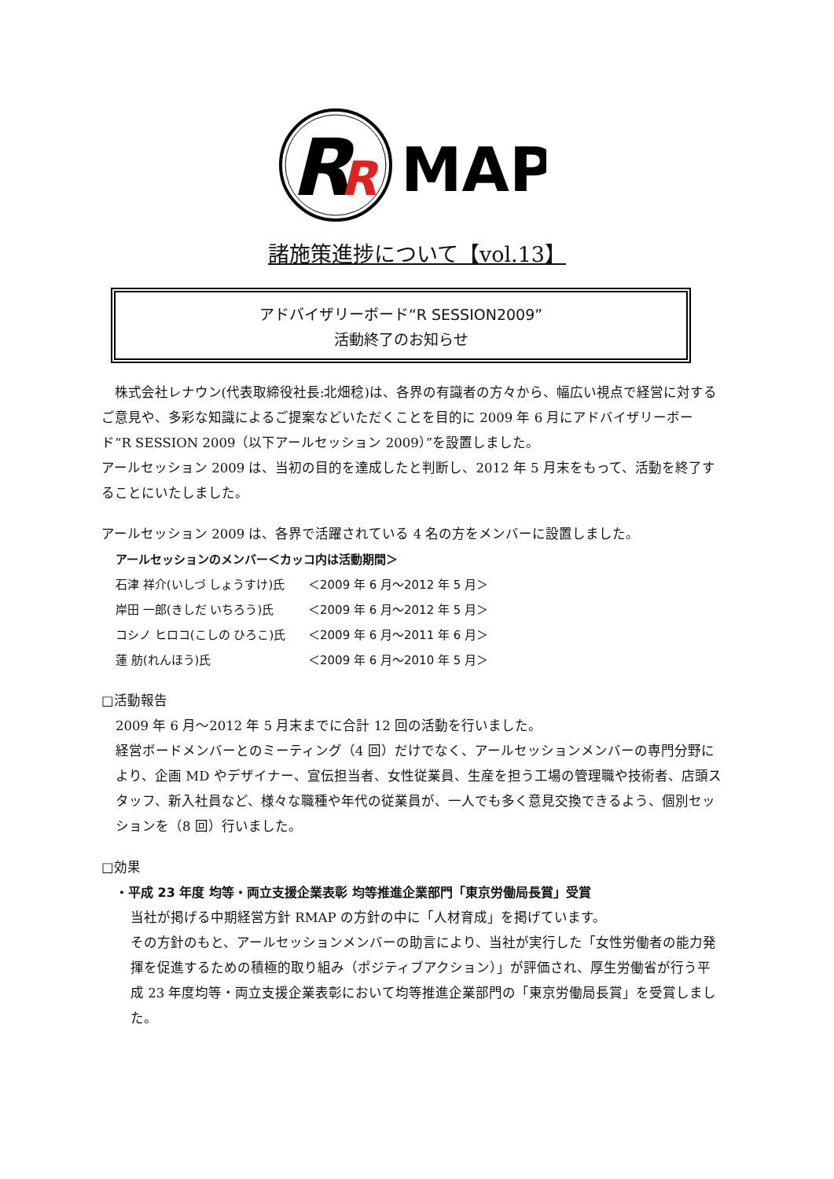R
R
MAP
諸施策進捗について【vol.13】
アドバイザリーボード“R SESSION2009”
活動終了のお知らせ
 株式会社レナウン(代表取締役社長:北畑稔)は、各界の有識者の方々から、幅広い視点で経営に対するご意見や、多彩な知識によるご提案などいただくことを目的に 2009 年 6 月にアドバイザリーボード“R SESSION 2009（以下アールセッション 2009）”を設置しました。
アールセッション 2009 は、当初の目的を達成したと判断し、2012 年 5 月末をもって、活動を終了することにいたしました。
アールセッション 2009 は、各界で活躍されている 4 名の方をメンバーに設置しました。
アールセッションのメンバー＜カッコ内は活動期間＞
石津 祥介(いしづ しょうすけ)氏 ＜2009 年 6 月～2012 年 5 月＞
岸田 一郎(きしだ いちろう)氏 ＜2009 年 6 月～2012 年 5 月＞
コシノ ヒロコ(こしの ひろこ)氏 ＜2009 年 6 月～2011 年 6 月＞
蓮 舫(れんほう)氏 ＜2009 年 6 月～2010 年 5 月＞
□活動報告
2009 年 6 月～2012 年 5 月末までに合計 12 回の活動を行いました。
経営ボードメンバーとのミーティング（4 回）だけでなく、アールセッションメンバーの専門分野により、企画 MD やデザイナー、宣伝担当者、女性従業員、生産を担う工場の管理職や技術者、店頭スタッフ、新入社員など、様々な職種や年代の従業員が、一人でも多く意見交換できるよう、個別セッションを（8 回）行いました。
□効果
・平成 23 年度 均等・両立支援企業表彰 均等推進企業部門「東京労働局長賞」受賞
当社が掲げる中期経営方針 RMAP の方針の中に「人材育成」を掲げています。
その方針のもと、アールセッションメンバーの助言により、当社が実行した「女性労働者の能力発揮を促進するための積極的取り組み（ポジティブアクション）」が評価され、厚生労働省が行う平成 23 年度均等・両立支援企業表彰において均等推進企業部門の「東京労働局長賞」を受賞しました。